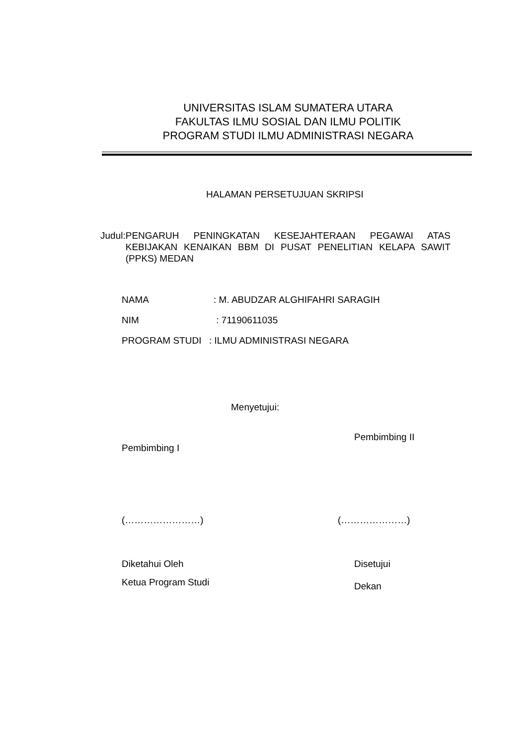UNIVERSITAS ISLAM SUMATERA UTARA
FAKULTAS ILMU SOSIAL DAN ILMU POLITIK
PROGRAM STUDI ILMU ADMINISTRASI NEGARA
HALAMAN PERSETUJUAN SKRIPSI
Judul: PENGARUH PENINGKATAN KESEJAHTERAAN PEGAWAI ATAS KEBIJAKAN KENAIKAN BBM DI PUSAT PENELITIAN KELAPA SAWIT (PPKS) MEDAN
NAMA: M. ABUDZAR ALGHIFAHRI SARAGIH
NIM : 71190611035
PROGRAM STUDI: ILMU ADMINISTRASI NEGARA
Menyetujui:
Pembimbing II
Pembimbing I
(……………………) (…………………)
Diketahui Oleh Disetujui
Ketua Program Studi Dekan